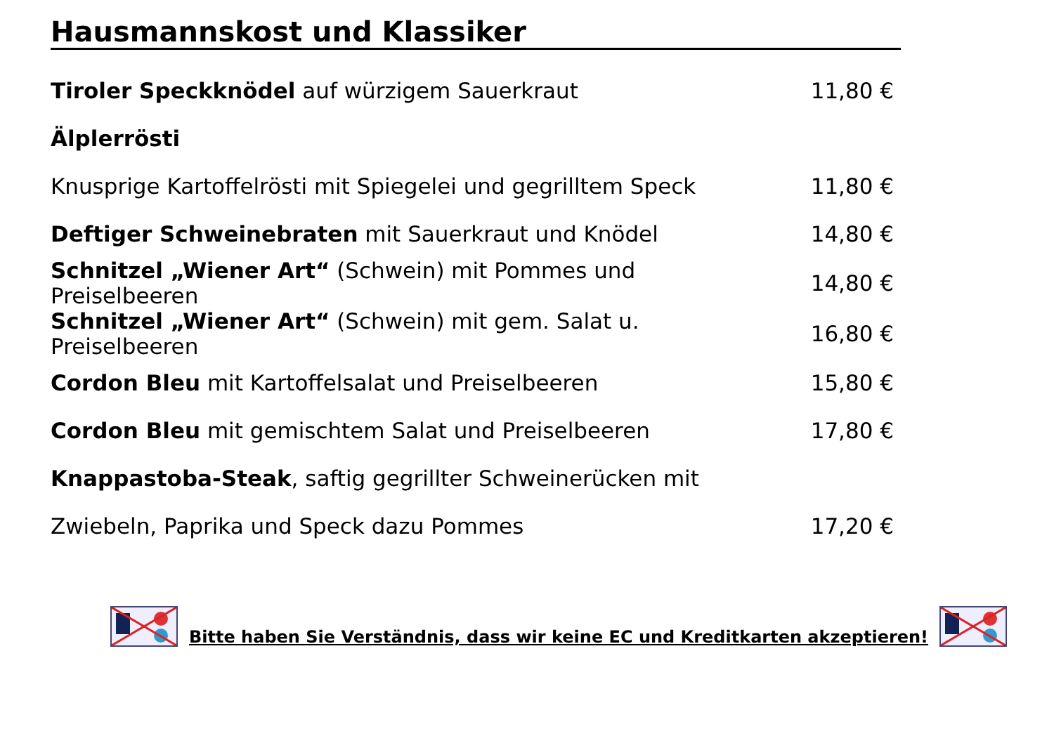Hausmannskost und Klassiker
| Tiroler Speckknödel auf würzigem Sauerkraut | 11,80 € |
| Älplerrösti | |
| Knusprige Kartoffelrösti mit Spiegelei und gegrilltem Speck | 11,80 € |
| Deftiger Schweinebraten mit Sauerkraut und Knödel | 14,80 € |
| Schnitzel „Wiener Art“ (Schwein) mit Pommes und Preiselbeeren | 14,80 € |
| Schnitzel „Wiener Art“ (Schwein) mit gem. Salat u. Preiselbeeren | 16,80 € |
| Cordon Bleu mit Kartoffelsalat und Preiselbeeren | 15,80 € |
| Cordon Bleu mit gemischtem Salat und Preiselbeeren | 17,80 € |
| Knappastoba-Steak , saftig gegrillter Schweinerücken mit | |
| Zwiebeln, Paprika und Speck dazu Pommes | 17,20 € |
Bitte haben Sie Verständnis, dass wir keine EC und Kreditkarten akzeptieren!